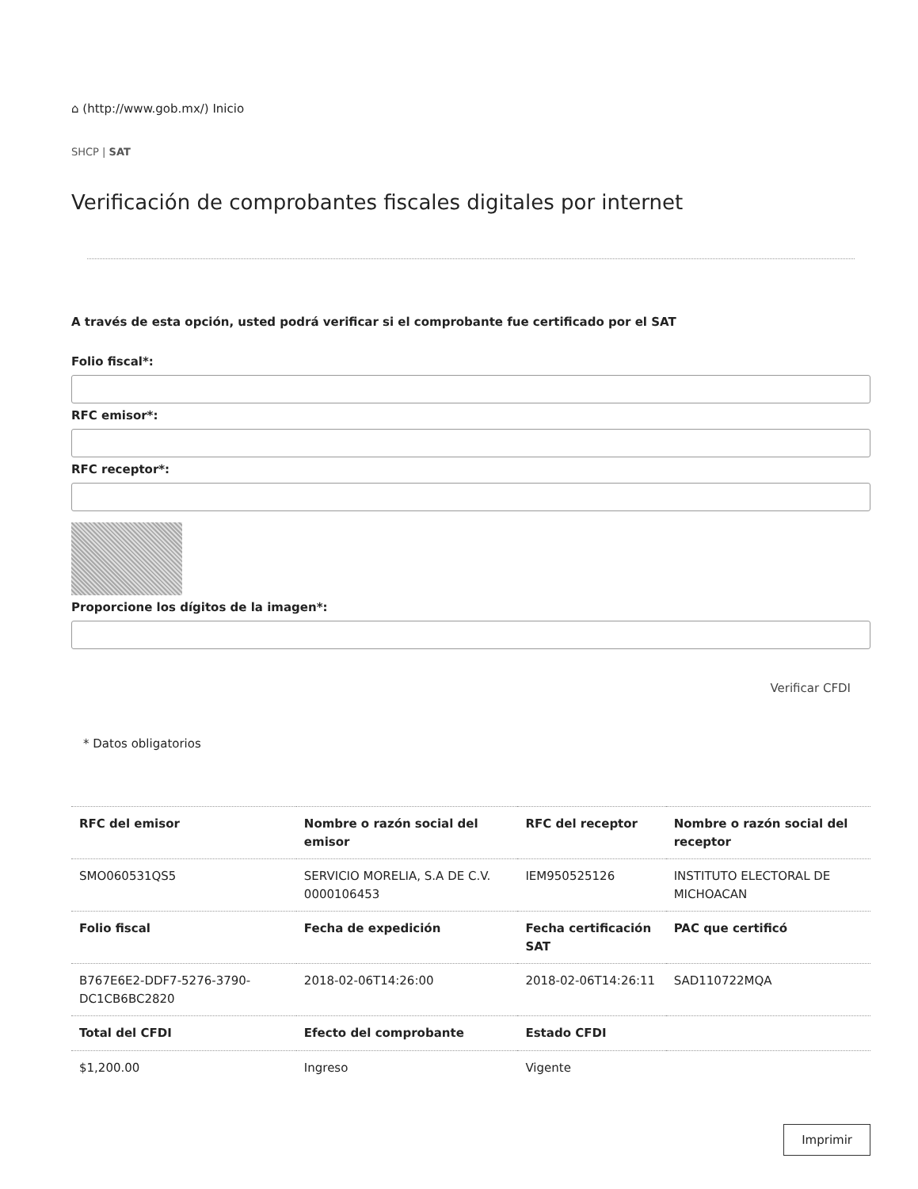⌂ (http://www.gob.mx/) Inicio
SHCP | SAT
Verificación de comprobantes fiscales digitales por internet
A través de esta opción, usted podrá verificar si el comprobante fue certificado por el SAT
Folio fiscal*:
RFC emisor*:
RFC receptor*:
Proporcione los dígitos de la imagen*:
Verificar CFDI
* Datos obligatorios
| RFC del emisor | Nombre o razón social del emisor | RFC del receptor | Nombre o razón social del receptor |
| --- | --- | --- | --- |
| SMO060531QS5 | SERVICIO MORELIA, S.A DE C.V. 0000106453 | IEM950525126 | INSTITUTO ELECTORAL DE MICHOACAN |
| Folio fiscal | Fecha de expedición | Fecha certificación SAT | PAC que certificó |
| B767E6E2-DDF7-5276-3790-DC1CB6BC2820 | 2018-02-06T14:26:00 | 2018-02-06T14:26:11 | SAD110722MQA |
| Total del CFDI | Efecto del comprobante | Estado CFDI | |
| $1,200.00 | Ingreso | Vigente | |
Imprimir